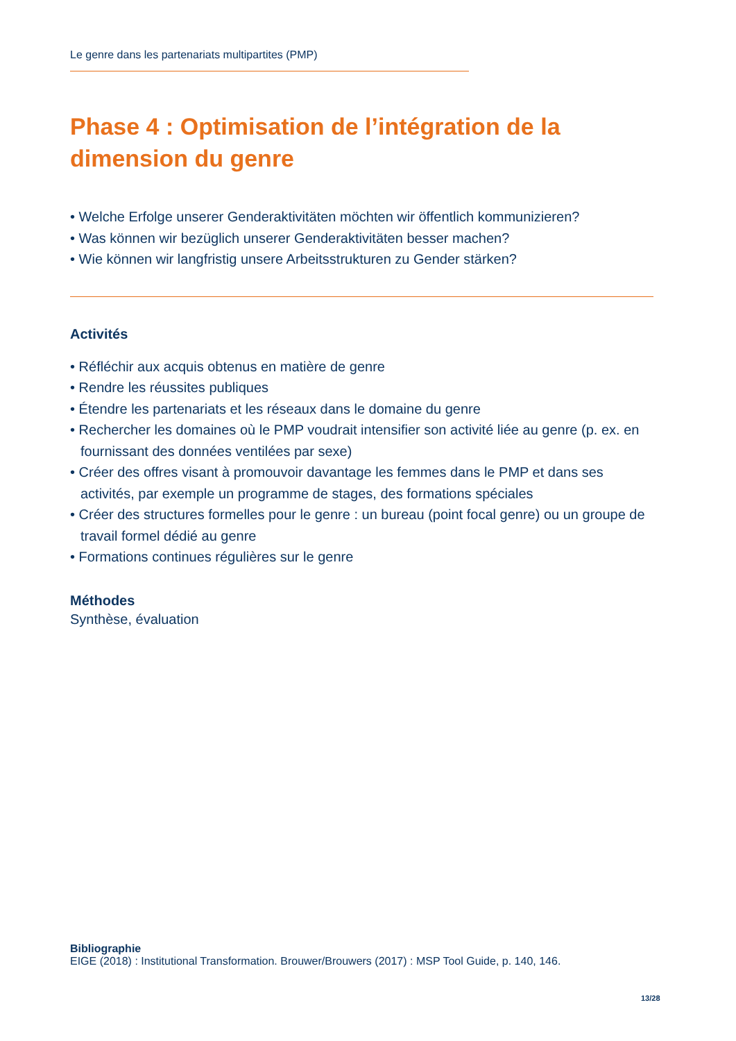Le genre dans les partenariats multipartites (PMP)
Phase 4 : Optimisation de l’intégration de la dimension du genre
• Welche Erfolge unserer Genderaktivitäten möchten wir öffentlich kommunizieren?
• Was können wir bezüglich unserer Genderaktivitäten besser machen?
• Wie können wir langfristig unsere Arbeitsstrukturen zu Gender stärken?
Activités
• Réfléchir aux acquis obtenus en matière de genre
• Rendre les réussites publiques
• Étendre les partenariats et les réseaux dans le domaine du genre
• Rechercher les domaines où le PMP voudrait intensifier son activité liée au genre (p. ex. en fournissant des données ventilées par sexe)
• Créer des offres visant à promouvoir davantage les femmes dans le PMP et dans ses activités, par exemple un programme de stages, des formations spéciales
• Créer des structures formelles pour le genre : un bureau (point focal genre) ou un groupe de travail formel dédié au genre
• Formations continues régulières sur le genre
Méthodes
Synthèse, évaluation
Bibliographie
EIGE (2018) : Institutional Transformation. Brouwer/Brouwers (2017) : MSP Tool Guide, p. 140, 146.
13/28